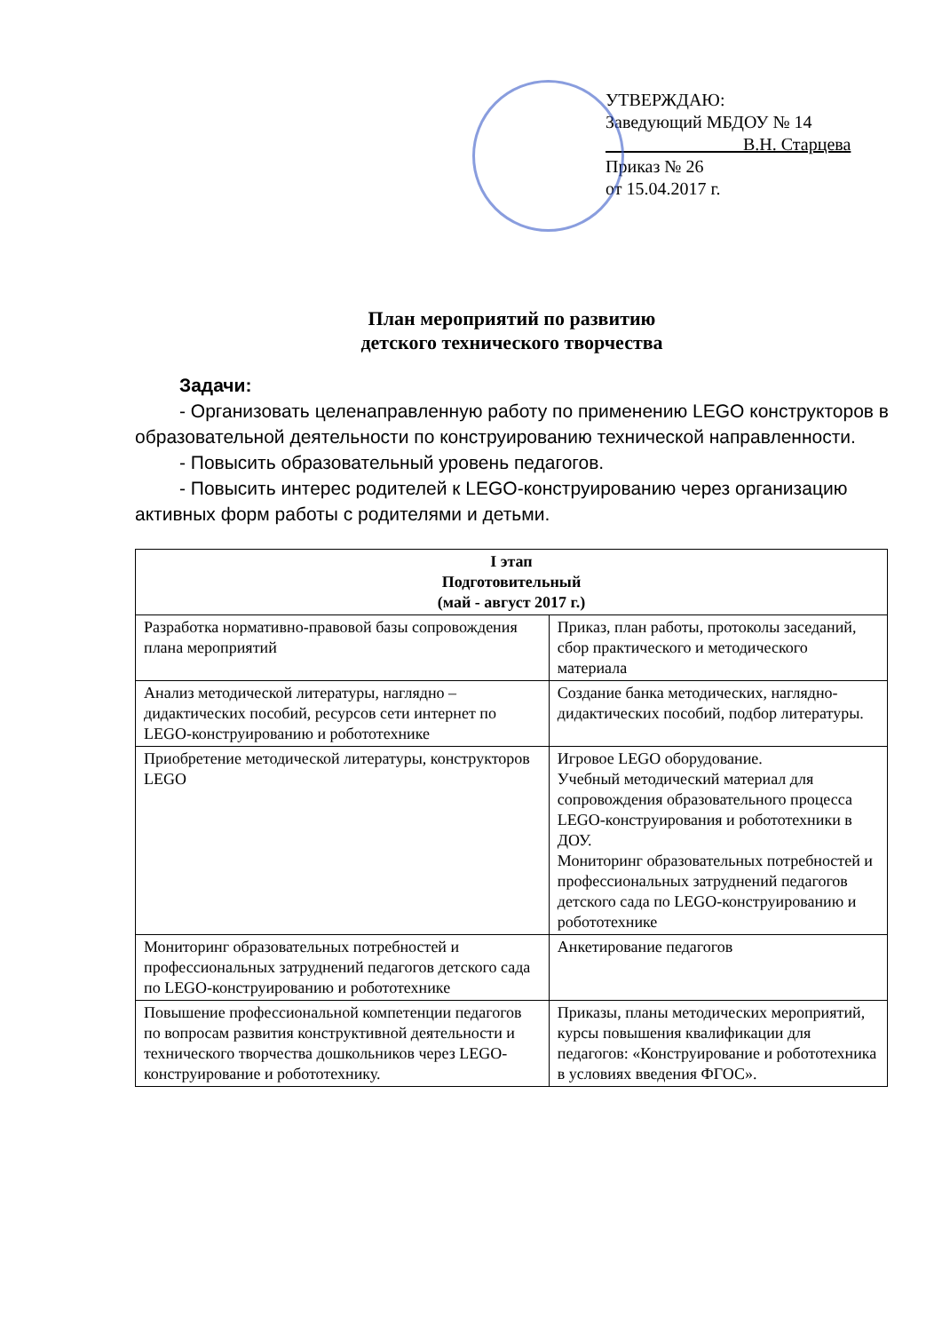УТВЕРЖДАЮ:
Заведующий МБДОУ № 14
В.Н. Старцева
Приказ № 26
от 15.04.2017 г.
План мероприятий по развитию
детского технического творчества
Задачи:
- Организовать целенаправленную работу по применению LEGO конструкторов в образовательной деятельности по конструированию технической направленности.
- Повысить образовательный уровень педагогов.
- Повысить интерес родителей к LEGO-конструированию через организацию активных форм работы с родителями и детьми.
| I этап Подготовительный (май - август 2017 г.) | |
| --- | --- |
| Разработка нормативно-правовой базы сопровождения плана мероприятий | Приказ, план работы, протоколы заседаний, сбор практического и методического материала |
| Анализ методической литературы, наглядно – дидактических пособий, ресурсов сети интернет по LEGO-конструированию и робототехнике | Создание банка методических, наглядно-дидактических пособий, подбор литературы. |
| Приобретение методической литературы, конструкторов LEGO | Игровое LEGO оборудование. Учебный методический материал для сопровождения образовательного процесса LEGO-конструирования и робототехники в ДОУ. Мониторинг образовательных потребностей и профессиональных затруднений педагогов детского сада по LEGO-конструированию и робототехнике |
| Мониторинг образовательных потребностей и профессиональных затруднений педагогов детского сада по LEGO-конструированию и робототехнике | Анкетирование педагогов |
| Повышение профессиональной компетенции педагогов по вопросам развития конструктивной деятельности и технического творчества дошкольников через LEGO-конструирование и робототехнику. | Приказы, планы методических мероприятий, курсы повышения квалификации для педагогов: «Конструирование и робототехника в условиях введения ФГОС». |